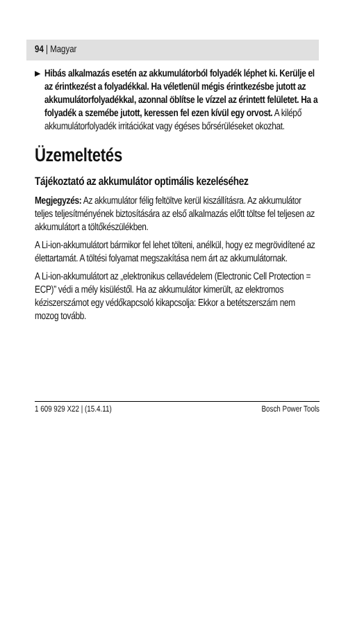94 | Magyar
▶
Hibás alkalmazás esetén az akkumulátorból folyadék léphet ki. Kerülje el az érintkezést a folyadékkal. Ha véletlenül mégis érintkezésbe jutott az akkumulátorfolyadékkal, azonnal öblítse le vízzel az érintett felületet. Ha a folyadék a szemébe jutott, keressen fel ezen kívül egy orvost. A kilépő akkumulátorfolyadék irritációkat vagy égéses bőrsérüléseket okozhat.
Üzemeltetés
Tájékoztató az akkumulátor optimális kezeléséhez
Megjegyzés: Az akkumulátor félig feltöltve kerül kiszállításra. Az akkumulátor teljes teljesítményének biztosítására az első alkalmazás előtt töltse fel teljesen az akkumulátort a töltőkészülékben.
A Li-ion-akkumulátort bármikor fel lehet tölteni, anélkül, hogy ez megrövidítené az élettartamát. A töltési folyamat megszakítása nem árt az akkumulátornak.
A Li-ion-akkumulátort az „elektronikus cellavédelem (Electronic Cell Protection = ECP)” védi a mély kisüléstől. Ha az akkumulátor kimerült, az elektromos kéziszerszámot egy védőkapcsoló kikapcsolja: Ekkor a betétszerszám nem mozog tovább.
1 609 929 X22 | (15.4.11) Bosch Power Tools